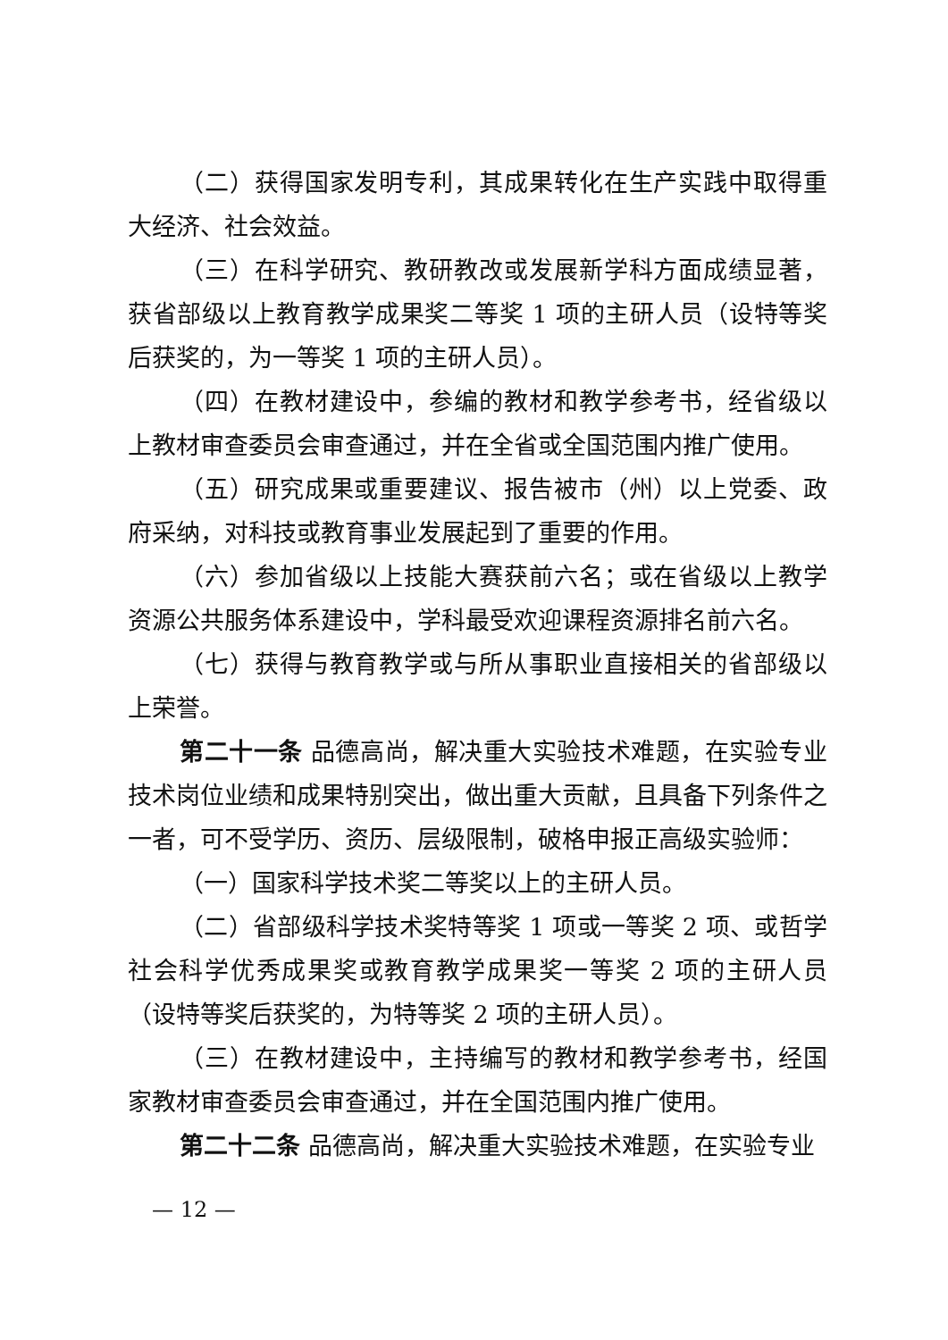（二）获得国家发明专利，其成果转化在生产实践中取得重大经济、社会效益。
（三）在科学研究、教研教改或发展新学科方面成绩显著，获省部级以上教育教学成果奖二等奖 1 项的主研人员（设特等奖后获奖的，为一等奖 1 项的主研人员）。
（四）在教材建设中，参编的教材和教学参考书，经省级以上教材审查委员会审查通过，并在全省或全国范围内推广使用。
（五）研究成果或重要建议、报告被市（州）以上党委、政府采纳，对科技或教育事业发展起到了重要的作用。
（六）参加省级以上技能大赛获前六名；或在省级以上教学资源公共服务体系建设中，学科最受欢迎课程资源排名前六名。
（七）获得与教育教学或与所从事职业直接相关的省部级以上荣誉。
第二十一条 品德高尚，解决重大实验技术难题，在实验专业技术岗位业绩和成果特别突出，做出重大贡献，且具备下列条件之一者，可不受学历、资历、层级限制，破格申报正高级实验师：
（一）国家科学技术奖二等奖以上的主研人员。
（二）省部级科学技术奖特等奖 1 项或一等奖 2 项、或哲学社会科学优秀成果奖或教育教学成果奖一等奖 2 项的主研人员（设特等奖后获奖的，为特等奖 2 项的主研人员）。
（三）在教材建设中，主持编写的教材和教学参考书，经国家教材审查委员会审查通过，并在全国范围内推广使用。
第二十二条 品德高尚，解决重大实验技术难题，在实验专业
— 12 —